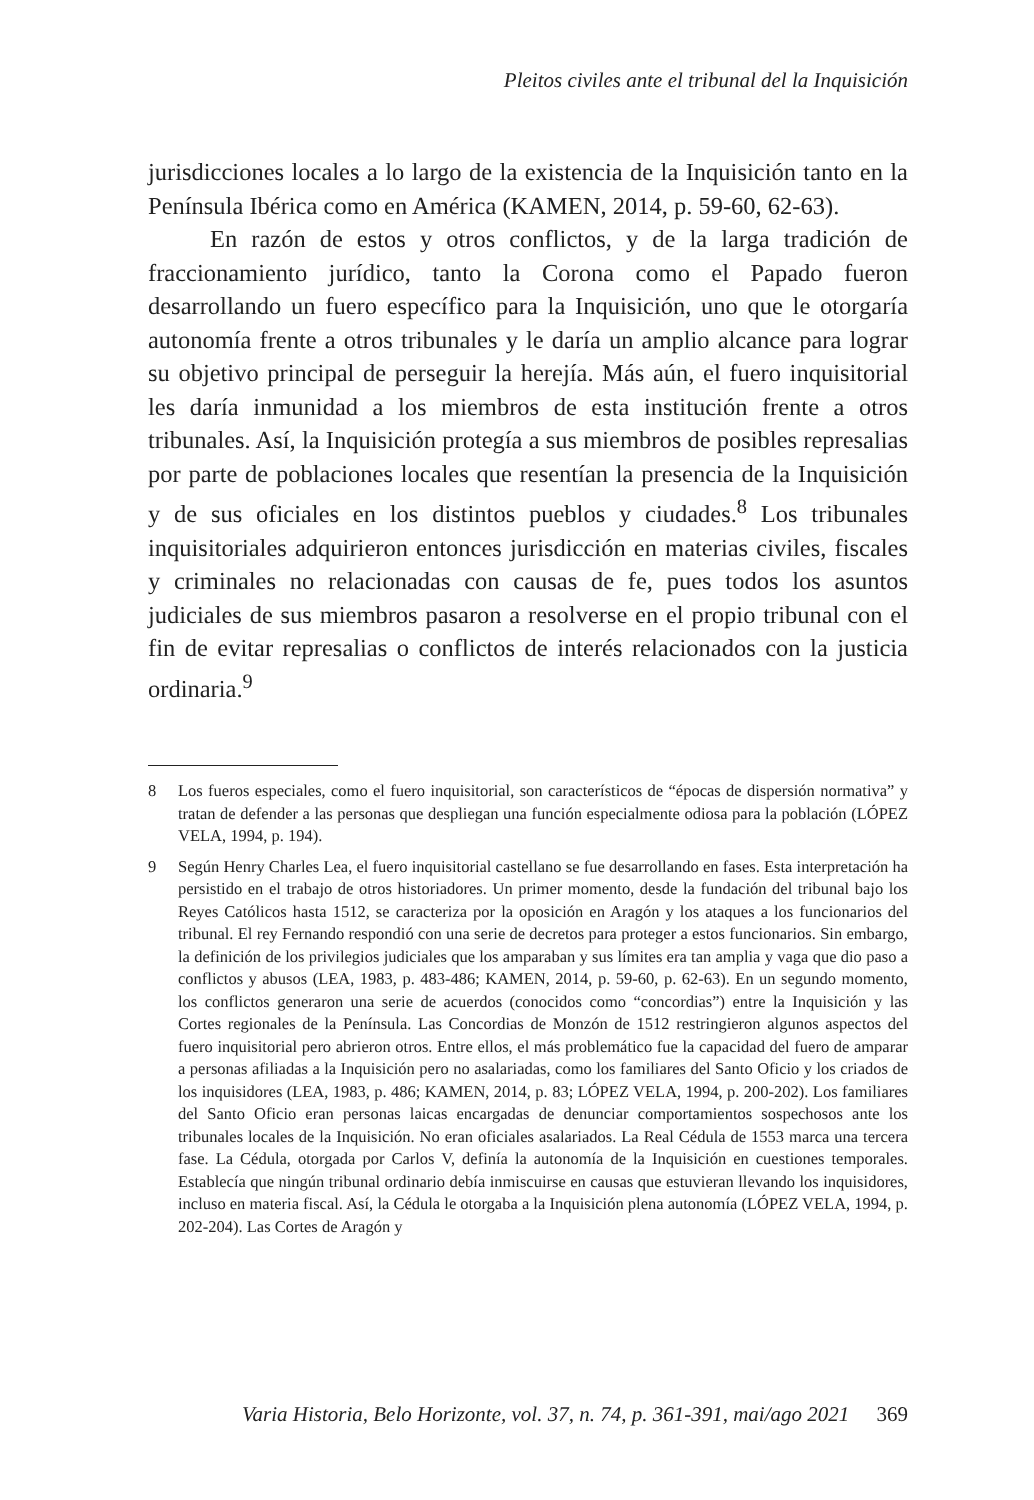Pleitos civiles ante el tribunal del la Inquisición
jurisdicciones locales a lo largo de la existencia de la Inquisición tanto en la Península Ibérica como en América (KAMEN, 2014, p. 59-60, 62-63).
En razón de estos y otros conflictos, y de la larga tradición de fraccionamiento jurídico, tanto la Corona como el Papado fueron desarrollando un fuero específico para la Inquisición, uno que le otorgaría autonomía frente a otros tribunales y le daría un amplio alcance para lograr su objetivo principal de perseguir la herejía. Más aún, el fuero inquisitorial les daría inmunidad a los miembros de esta institución frente a otros tribunales. Así, la Inquisición protegía a sus miembros de posibles represalias por parte de poblaciones locales que resentían la presencia de la Inquisición y de sus oficiales en los distintos pueblos y ciudades.<sup>8</sup> Los tribunales inquisitoriales adquirieron entonces jurisdicción en materias civiles, fiscales y criminales no relacionadas con causas de fe, pues todos los asuntos judiciales de sus miembros pasaron a resolverse en el propio tribunal con el fin de evitar represalias o conflictos de interés relacionados con la justicia ordinaria.<sup>9</sup>
8 Los fueros especiales, como el fuero inquisitorial, son característicos de “épocas de dispersión normativa” y tratan de defender a las personas que despliegan una función especialmente odiosa para la población (LÓPEZ VELA, 1994, p. 194).
9 Según Henry Charles Lea, el fuero inquisitorial castellano se fue desarrollando en fases. Esta interpretación ha persistido en el trabajo de otros historiadores. Un primer momento, desde la fundación del tribunal bajo los Reyes Católicos hasta 1512, se caracteriza por la oposición en Aragón y los ataques a los funcionarios del tribunal. El rey Fernando respondió con una serie de decretos para proteger a estos funcionarios. Sin embargo, la definición de los privilegios judiciales que los amparaban y sus límites era tan amplia y vaga que dio paso a conflictos y abusos (LEA, 1983, p. 483-486; KAMEN, 2014, p. 59-60, p. 62-63). En un segundo momento, los conflictos generaron una serie de acuerdos (conocidos como “concordias”) entre la Inquisición y las Cortes regionales de la Península. Las Concordias de Monzón de 1512 restringieron algunos aspectos del fuero inquisitorial pero abrieron otros. Entre ellos, el más problemático fue la capacidad del fuero de amparar a personas afiliadas a la Inquisición pero no asalariadas, como los familiares del Santo Oficio y los criados de los inquisidores (LEA, 1983, p. 486; KAMEN, 2014, p. 83; LÓPEZ VELA, 1994, p. 200-202). Los familiares del Santo Oficio eran personas laicas encargadas de denunciar comportamientos sospechosos ante los tribunales locales de la Inquisición. No eran oficiales asalariados. La Real Cédula de 1553 marca una tercera fase. La Cédula, otorgada por Carlos V, definía la autonomía de la Inquisición en cuestiones temporales. Establecía que ningún tribunal ordinario debía inmiscuirse en causas que estuvieran llevando los inquisidores, incluso en materia fiscal. Así, la Cédula le otorgaba a la Inquisición plena autonomía (LÓPEZ VELA, 1994, p. 202-204). Las Cortes de Aragón y
Varia Historia, Belo Horizonte, vol. 37, n. 74, p. 361-391, mai/ago 2021 369